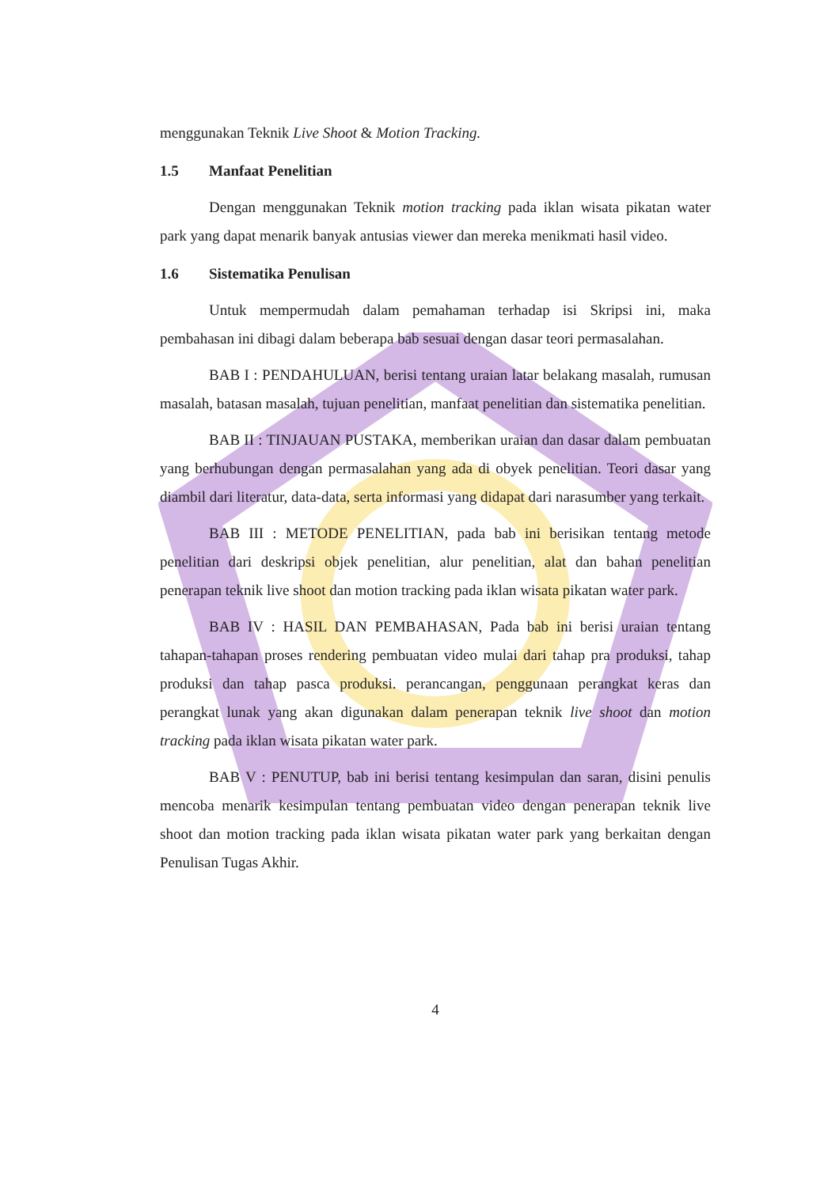menggunakan Teknik Live Shoot & Motion Tracking.
1.5 Manfaat Penelitian
Dengan menggunakan Teknik motion tracking pada iklan wisata pikatan water park yang dapat menarik banyak antusias viewer dan mereka menikmati hasil video.
1.6 Sistematika Penulisan
Untuk mempermudah dalam pemahaman terhadap isi Skripsi ini, maka pembahasan ini dibagi dalam beberapa bab sesuai dengan dasar teori permasalahan.
BAB I : PENDAHULUAN, berisi tentang uraian latar belakang masalah, rumusan masalah, batasan masalah, tujuan penelitian, manfaat penelitian dan sistematika penelitian.
BAB II : TINJAUAN PUSTAKA, memberikan uraian dan dasar dalam pembuatan yang berhubungan dengan permasalahan yang ada di obyek penelitian. Teori dasar yang diambil dari literatur, data-data, serta informasi yang didapat dari narasumber yang terkait.
BAB III : METODE PENELITIAN, pada bab ini berisikan tentang metode penelitian dari deskripsi objek penelitian, alur penelitian, alat dan bahan penelitian penerapan teknik live shoot dan motion tracking pada iklan wisata pikatan water park.
BAB IV : HASIL DAN PEMBAHASAN, Pada bab ini berisi uraian tentang tahapan-tahapan proses rendering pembuatan video mulai dari tahap pra produksi, tahap produksi dan tahap pasca produksi. perancangan, penggunaan perangkat keras dan perangkat lunak yang akan digunakan dalam penerapan teknik live shoot dan motion tracking pada iklan wisata pikatan water park.
BAB V : PENUTUP, bab ini berisi tentang kesimpulan dan saran, disini penulis mencoba menarik kesimpulan tentang pembuatan video dengan penerapan teknik live shoot dan motion tracking pada iklan wisata pikatan water park yang berkaitan dengan Penulisan Tugas Akhir.
4